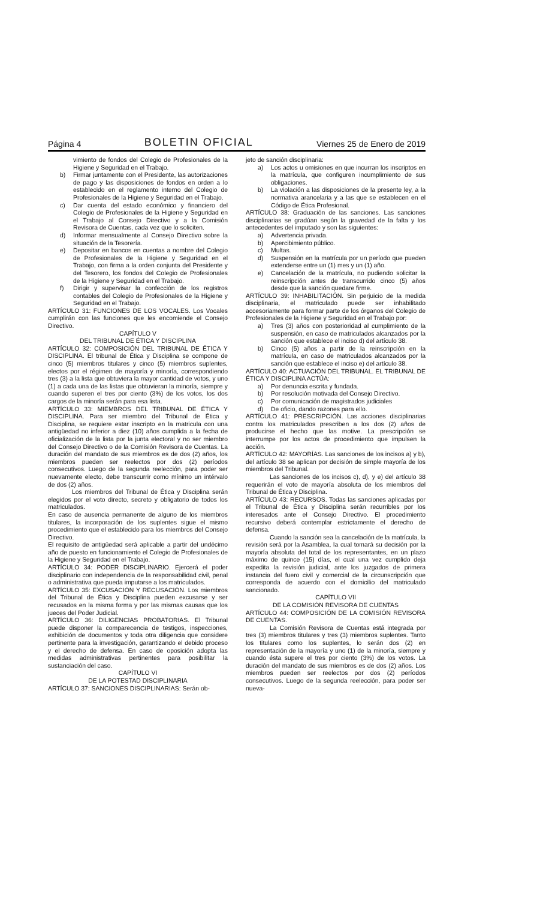Página 4 BOLETIN OFICIAL Viernes 25 de Enero de 2019
vimiento de fondos del Colegio de Profesionales de la Higiene y Seguridad en el Trabajo.
b) Firmar juntamente con el Presidente, las autorizaciones de pago y las disposiciones de fondos en orden a lo establecido en el reglamento interno del Colegio de Profesionales de la Higiene y Seguridad en el Trabajo.
c) Dar cuenta del estado económico y financiero del Colegio de Profesionales de la Higiene y Seguridad en el Trabajo al Consejo Directivo y a la Comisión Revisora de Cuentas, cada vez que lo soliciten.
d) Informar mensualmente al Consejo Directivo sobre la situación de la Tesorería.
e) Depositar en bancos en cuentas a nombre del Colegio de Profesionales de la Higiene y Seguridad en el Trabajo, con firma a la orden conjunta del Presidente y del Tesorero, los fondos del Colegio de Profesionales de la Higiene y Seguridad en el Trabajo.
f) Dirigir y supervisar la confección de los registros contables del Colegio de Profesionales de la Higiene y Seguridad en el Trabajo.
ARTÍCULO 31: FUNCIONES DE LOS VOCALES. Los Vocales cumplirán con las funciones que les encomiende el Consejo Directivo.
CAPÍTULO V
DEL TRIBUNAL DE ÉTICA Y DISCIPLINA
ARTÍCULO 32: COMPOSICIÓN DEL TRIBUNAL DE ÉTICA Y DISCIPLINA. El tribunal de Ética y Disciplina se compone de cinco (5) miembros titulares y cinco (5) miembros suplentes, electos por el régimen de mayoría y minoría, correspondiendo tres (3) a la lista que obtuviera la mayor cantidad de votos, y uno (1) a cada una de las listas que obtuvieran la minoría, siempre y cuando superen el tres por ciento (3%) de los votos, los dos cargos de la minoría serán para esa lista.
ARTÍCULO 33: MIEMBROS DEL TRIBUNAL DE ÉTICA Y DISCIPLINA. Para ser miembro del Tribunal de Ética y Disciplina, se requiere estar inscripto en la matricula con una antigüedad no inferior a diez (10) años cumplida a la fecha de oficialización de la lista por la junta electoral y no ser miembro del Consejo Directivo o de la Comisión Revisora de Cuentas. La duración del mandato de sus miembros es de dos (2) años, los miembros pueden ser reelectos por dos (2) períodos consecutivos. Luego de la segunda reelección, para poder ser nuevamente electo, debe transcurrir como mínimo un intérvalo de dos (2) años.
Los miembros del Tribunal de Ética y Disciplina serán elegidos por el voto directo, secreto y obligatorio de todos los matriculados.
En caso de ausencia permanente de alguno de los miembros titulares, la incorporación de los suplentes sigue el mismo procedimiento que el establecido para los miembros del Consejo Directivo.
El requisito de antigüedad será aplicable a partir del undécimo año de puesto en funcionamiento el Colegio de Profesionales de la Higiene y Seguridad en el Trabajo.
ARTÍCULO 34: PODER DISCIPLINARIO. Ejercerá el poder disciplinario con independencia de la responsabilidad civil, penal o administrativa que pueda imputarse a los matriculados.
ARTÍCULO 35: EXCUSACIÓN Y RECUSACIÓN. Los miembros del Tribunal de Ética y Disciplina pueden excusarse y ser recusados en la misma forma y por las mismas causas que los jueces del Poder Judicial.
ARTÍCULO 36: DILIGENCIAS PROBATORIAS. El Tribunal puede disponer la comparecencia de testigos, inspecciones, exhibición de documentos y toda otra diligencia que considere pertinente para la investigación, garantizando el debido proceso y el derecho de defensa. En caso de oposición adopta las medidas administrativas pertinentes para posibilitar la sustanciación del caso.
CAPÍTULO VI
DE LA POTESTAD DISCIPLINARIA
ARTÍCULO 37: SANCIONES DISCIPLINARIAS: Serán ob-
jeto de sanción disciplinaria:
a) Los actos u omisiones en que incurran los inscriptos en la matrícula, que configuren incumplimiento de sus obligaciones.
b) La violación a las disposiciones de la presente ley, a la normativa arancelaria y a las que se establecen en el Código de Ética Profesional.
ARTÍCULO 38: Graduación de las sanciones. Las sanciones disciplinarias se gradúan según la gravedad de la falta y los antecedentes del imputado y son las siguientes:
a) Advertencia privada.
b) Apercibimiento público.
c) Multas.
d) Suspensión en la matrícula por un período que pueden extenderse entre un (1) mes y un (1) año.
e) Cancelación de la matrícula, no pudiendo solicitar la reinscripción antes de transcurrido cinco (5) años desde que la sanción quedare firme.
ARTÍCULO 39: INHABILITACIÓN. Sin perjuicio de la medida disciplinaria, el matriculado puede ser inhabilitado accesoriamente para formar parte de los órganos del Colegio de Profesionales de la Higiene y Seguridad en el Trabajo por:
a) Tres (3) años con posterioridad al cumplimiento de la suspensión, en caso de matriculados alcanzados por la sanción que establece el inciso d) del artículo 38.
b) Cinco (5) años a partir de la reinscripción en la matrícula, en caso de matriculados alcanzados por la sanción que establece el inciso e) del artículo 38.
ARTÍCULO 40: ACTUACIÓN DEL TRIBUNAL. EL TRIBUNAL DE ÉTICA Y DISCIPLINA ACTÚA:
a) Por denuncia escrita y fundada.
b) Por resolución motivada del Consejo Directivo.
c) Por comunicación de magistrados judiciales
d) De oficio, dando razones para ello.
ARTÍCULO 41: PRESCRIPCIÓN. Las acciones disciplinarias contra los matriculados prescriben a los dos (2) años de producirse el hecho que las motive. La prescripción se interrumpe por los actos de procedimiento que impulsen la acción.
ARTÍCULO 42: MAYORÍAS. Las sanciones de los incisos a) y b), del artículo 38 se aplican por decisión de simple mayoría de los miembros del Tribunal.
Las sanciones de los incisos c), d), y e) del artículo 38 requerirán el voto de mayoría absoluta de los miembros del Tribunal de Ética y Disciplina.
ARTÍCULO 43: RECURSOS. Todas las sanciones aplicadas por el Tribunal de Ética y Disciplina serán recurribles por los interesados ante el Consejo Directivo. El procedimiento recursivo deberá contemplar estrictamente el derecho de defensa.
Cuando la sanción sea la cancelación de la matrícula, la revisión será por la Asamblea, la cual tomará su decisión por la mayoría absoluta del total de los representantes, en un plazo máximo de quince (15) días, el cual una vez cumplido deja expedita la revisión judicial, ante los juzgados de primera instancia del fuero civil y comercial de la circunscripción que corresponda de acuerdo con el domicilio del matriculado sancionado.
CAPÍTULO VII
DE LA COMISIÓN REVISORA DE CUENTAS
ARTÍCULO 44: COMPOSICIÓN DE LA COMISIÓN REVISORA DE CUENTAS.
La Comisión Revisora de Cuentas está integrada por tres (3) miembros titulares y tres (3) miembros suplentes. Tanto los titulares como los suplentes, lo serán dos (2) en representación de la mayoría y uno (1) de la minoría, siempre y cuando ésta supere el tres por ciento (3%) de los votos. La duración del mandato de sus miembros es de dos (2) años. Los miembros pueden ser reelectos por dos (2) períodos consecutivos. Luego de la segunda reelección, para poder ser nueva-